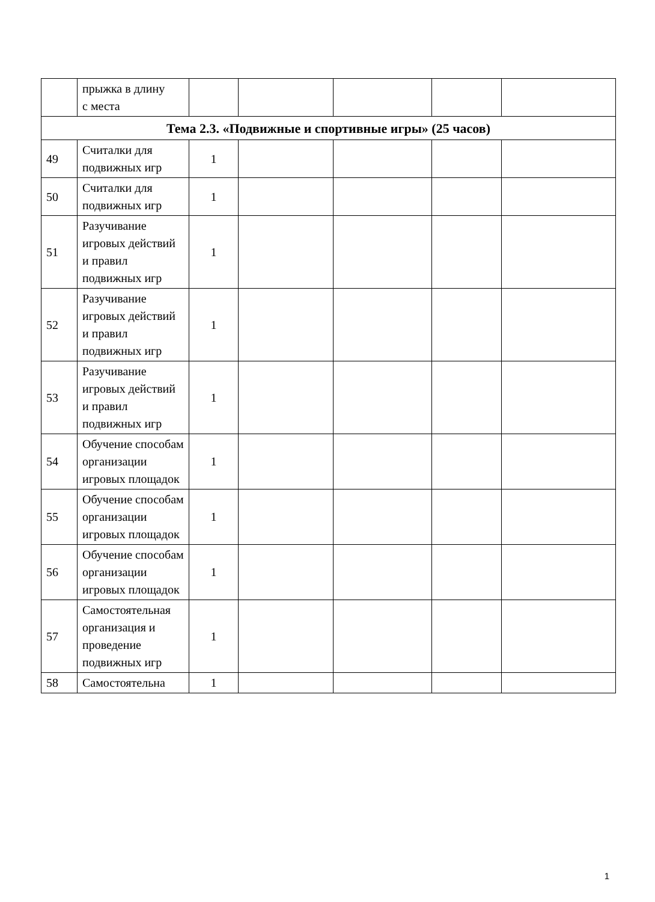| | прыжка в длину с места | | | | | |
| Тема 2.3. «Подвижные и спортивные игры» (25 часов) | | | | | | |
| 49 | Считалки для подвижных игр | 1 | | | | |
| 50 | Считалки для подвижных игр | 1 | | | | |
| 51 | Разучивание игровых действий и правил подвижных игр | 1 | | | | |
| 52 | Разучивание игровых действий и правил подвижных игр | 1 | | | | |
| 53 | Разучивание игровых действий и правил подвижных игр | 1 | | | | |
| 54 | Обучение способам организации игровых площадок | 1 | | | | |
| 55 | Обучение способам организации игровых площадок | 1 | | | | |
| 56 | Обучение способам организации игровых площадок | 1 | | | | |
| 57 | Самостоятельная организация и проведение подвижных игр | 1 | | | | |
| 58 | Самостоятельна | 1 | | | | |
1